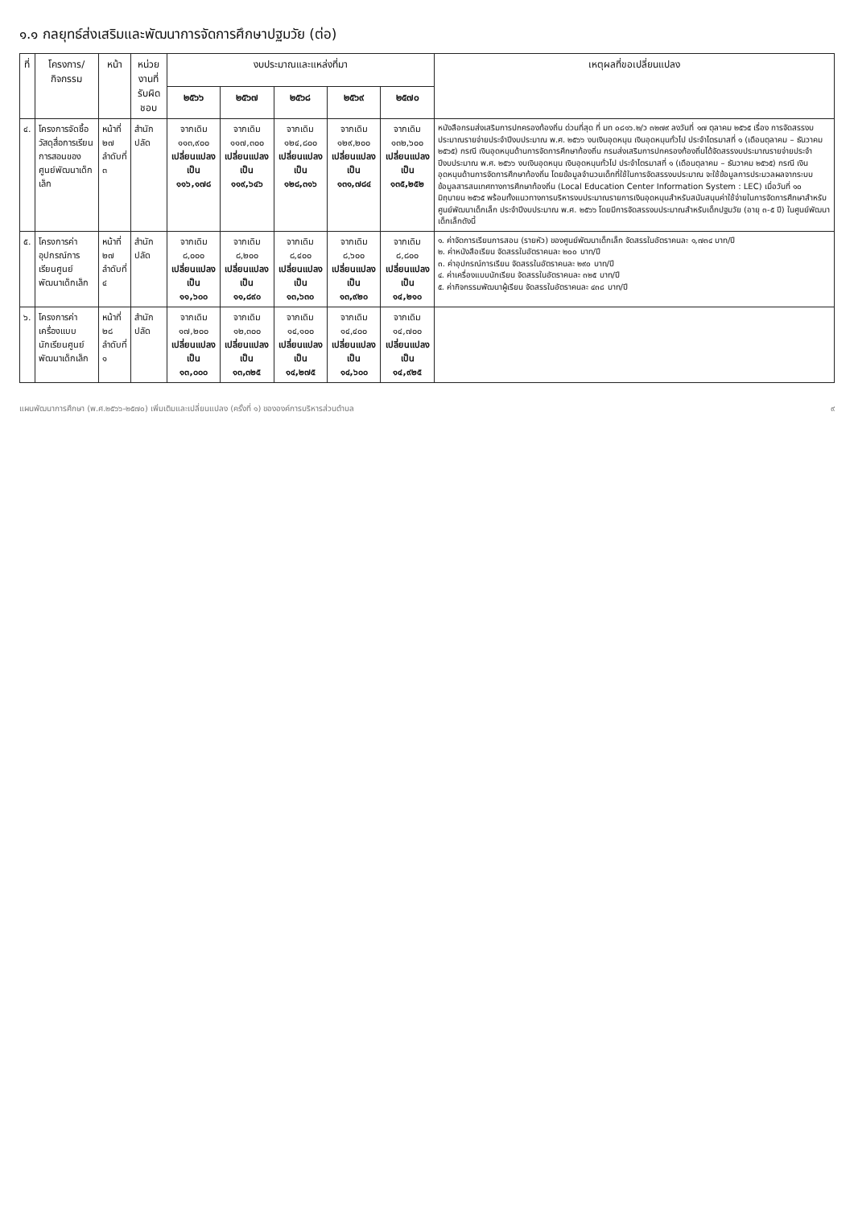๑.๑ กลยุทธ์ส่งเสริมและพัฒนาการจัดการศึกษาปฐมวัย (ต่อ)
| ที่ | โครงการ/ กิจกรรม | หน้า | หน่วยงานที่ รับผิดชอบ | งบประมาณและแหล่งที่มา | | | | | เหตุผลที่ขอเปลี่ยนแปลง |
| --- | --- | --- | --- | --- | --- | --- | --- | --- | --- |
| | | | | ๒๕๖๖ | ๒๕๖๗ | ๒๕๖๘ | ๒๕๖๙ | ๒๕๗๐ | |
| ๔. | โครงการจัดซื้อวัสดุสื่อการเรียนการสอนของศูนย์พัฒนาเด็กเล็ก | หน้าที่ ๒๗ ลำดับที่ ๓ | สำนักปลัด | จากเดิม ๑๑๓,๙๐๐ เปลี่ยนแปลง เป็น ๑๑๖,๑๗๘ | จากเดิม ๑๑๗,๓๐๐ เปลี่ยนแปลง เป็น ๑๑๙,๖๔๖ | จากเดิม ๑๒๔,๘๐๐ เปลี่ยนแปลง เป็น ๑๒๘,๓๑๖ | จากเดิม ๑๒๙,๒๐๐ เปลี่ยนแปลง เป็น ๑๓๑,๗๘๔ | จากเดิม ๑๓๒,๖๐๐ เปลี่ยนแปลง เป็น ๑๓๕,๒๕๒ | หนังสือกรมส่งเสริมการปกครองท้องถิ่น ด่วนที่สุด ที่ มท ๐๘๑๖.๒/ว ๓๒๗๙ ลงวันที่ ๑๗ ตุลาคม ๒๕๖๕ เรื่อง การจัดสรรงบประมาณรายจ่ายประจำปีงบประมาณ พ.ศ. ๒๕๖๖ งบเงินอุดหนุน เงินอุดหนุนทั่วไป ประจำไตรมาสที่ ๑ (เดือนตุลาคม – ธันวาคม ๒๕๖๕) กรณี เงินอุดหนุนด้านการจัดการศึกษาท้องถิ่น กรมส่งเสริมการปกครองท้องถิ่นได้จัดสรรงบประมาณรายจ่ายประจำปีงบประมาณ พ.ศ. ๒๕๖๖ งบเงินอุดหนุน เงินอุดหนุนทั่วไป ประจำไตรมาสที่ ๑ (เดือนตุลาคม – ธันวาคม ๒๕๖๕) กรณี เงินอุดหนุนด้านการจัดการศึกษาท้องถิ่น โดยข้อมูลจำนวนเด็กที่ใช้ในการจัดสรรงบประมาณ จะใช้ข้อมูลการประมวลผลจากระบบข้อมูลสารสนเทศทางการศึกษาท้องถิ่น (Local Education Center Information System : LEC) เมื่อวันที่ ๑๐ มิถุนายน ๒๕๖๕ พร้อมทั้งแนวทางการบริหารงบประมาณรายการเงินอุดหนุนสำหรับสนับสนุนค่าใช้จ่ายในการจัดการศึกษาสำหรับศูนย์พัฒนาเด็กเล็ก ประจำปีงบประมาณ พ.ศ. ๒๕๖๖ โดยมีการจัดสรรงบประมาณสำหรับเด็กปฐมวัย (อายุ ๓-๕ ปี) ในศูนย์พัฒนาเด็กเล็กดังนี้ |
| ๕. | โครงการค่าอุปกรณ์การเรียนศูนย์พัฒนาเด็กเล็ก | หน้าที่ ๒๗ ลำดับที่ ๔ | สำนักปลัด | จากเดิม ๘,๐๐๐ เปลี่ยนแปลง เป็น ๑๑,๖๐๐ | จากเดิม ๘,๒๐๐ เปลี่ยนแปลง เป็น ๑๑,๘๙๐ | จากเดิม ๘,๔๐๐ เปลี่ยนแปลง เป็น ๑๓,๖๓๐ | จากเดิม ๘,๖๐๐ เปลี่ยนแปลง เป็น ๑๓,๙๒๐ | จากเดิม ๘,๘๐๐ เปลี่ยนแปลง เป็น ๑๔,๒๑๐ | ๑. ค่าจัดการเรียนการสอน (รายหัว) ของศูนย์พัฒนาเด็กเล็ก จัดสรรในอัตราคนละ ๑,๗๓๔ บาท/ปี ๒. ค่าหนังสือเรียน จัดสรรในอัตราคนละ ๒๐๐ บาท/ปี ๓. ค่าอุปกรณ์การเรียน จัดสรรในอัตราคนละ ๒๙๐ บาท/ปี ๔. ค่าเครื่องแบบนักเรียน จัดสรรในอัตราคนละ ๓๒๕ บาท/ปี ๕. ค่ากิจกรรมพัฒนาผู้เรียน จัดสรรในอัตราคนละ ๔๓๘ บาท/ปี |
| ๖. | โครงการค่าเครื่องแบบนักเรียนศูนย์พัฒนาเด็กเล็ก | หน้าที่ ๒๘ ลำดับที่ ๑ | สำนักปลัด | จากเดิม ๑๗,๒๐๐ เปลี่ยนแปลง เป็น ๑๓,๐๐๐ | จากเดิม ๑๒,๓๐๐ เปลี่ยนแปลง เป็น ๑๓,๓๒๕ | จากเดิม ๑๔,๑๐๐ เปลี่ยนแปลง เป็น ๑๔,๒๗๕ | จากเดิม ๑๔,๔๐๐ เปลี่ยนแปลง เป็น ๑๔,๖๐๐ | จากเดิม ๑๔,๗๐๐ เปลี่ยนแปลง เป็น ๑๔,๙๒๕ | |
แผนพัฒนาการศึกษา (พ.ศ.๒๕๖๖-๒๕๗๐) เพิ่มเติมและเปลี่ยนแปลง (ครั้งที่ ๑) ขององค์การบริหารส่วนตำบล ๙